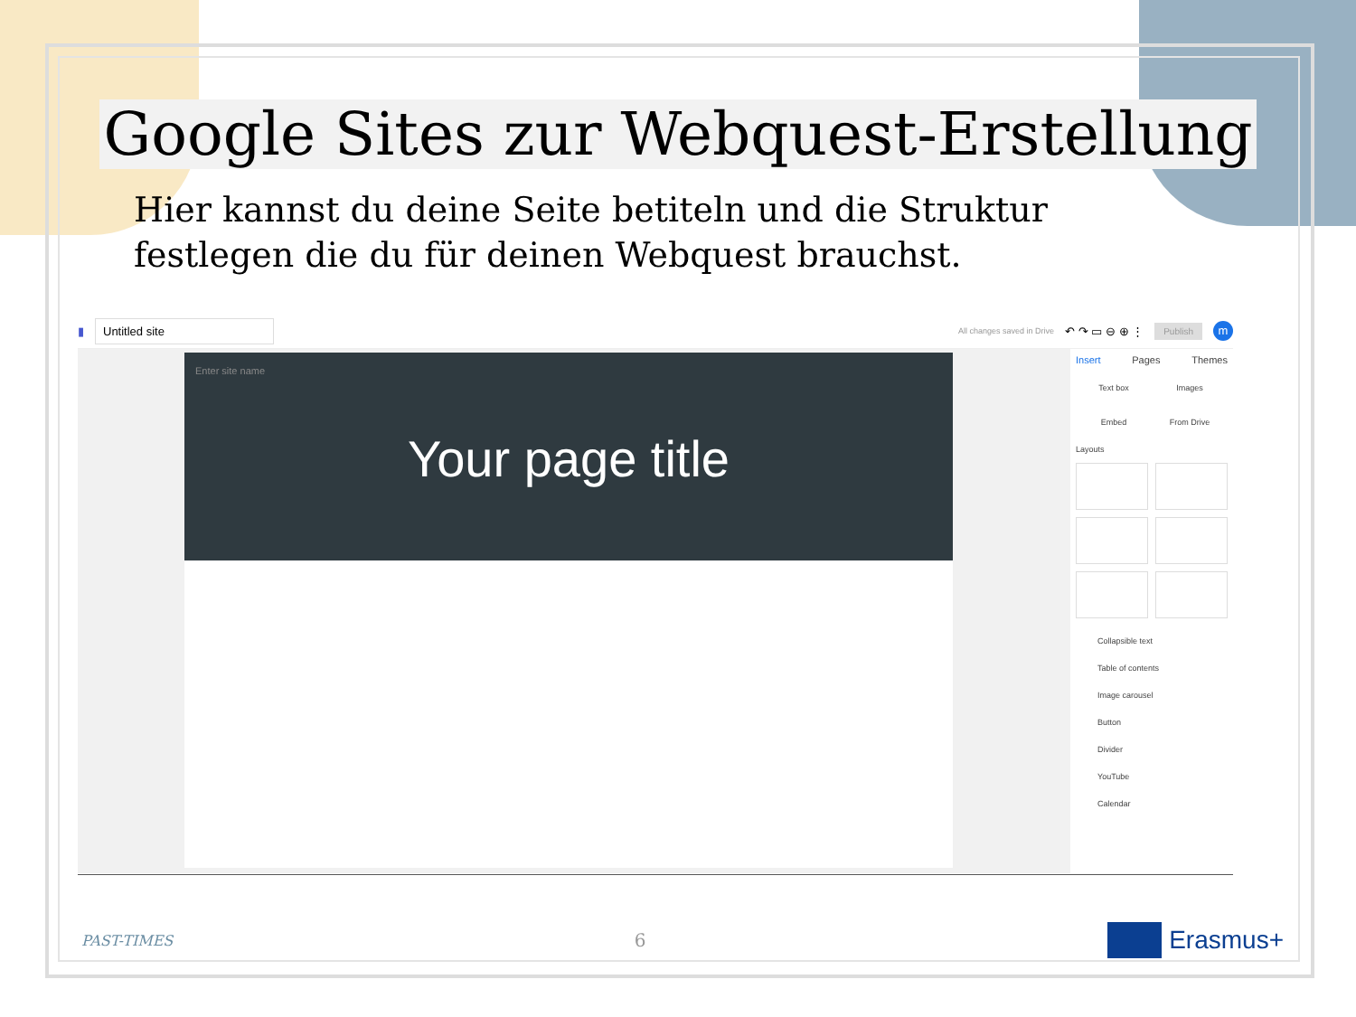Google Sites zur Webquest-Erstellung
Hier kannst du deine Seite betiteln und die Struktur
festlegen die du für deinen Webquest brauchst.
▮ Untitled site All changes saved in Drive ↶ ↷ ▭ ⊖ ⊕ ⋮ Publish m
Enter site name
Your page title
Insert Pages Themes
Text box Images Embed From Drive
Layouts
Collapsible text
Table of contents
Image carousel
Button
Divider
YouTube
Calendar
PAST-TIMES 6 Erasmus+